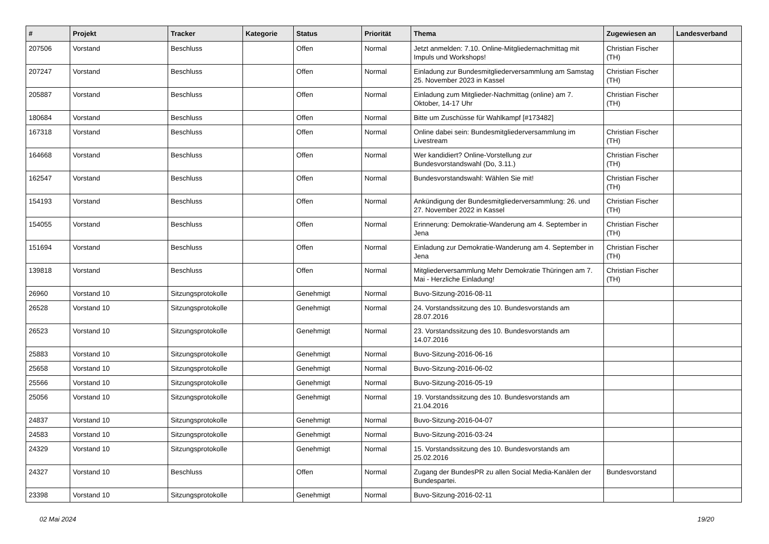| # | Projekt | Tracker | Kategorie | Status | Priorität | Thema | Zugewiesen an | Landesverband |
| --- | --- | --- | --- | --- | --- | --- | --- | --- |
| 207506 | Vorstand | Beschluss | | Offen | Normal | Jetzt anmelden: 7.10. Online-Mitgliedernachmittag mit Impuls und Workshops! | Christian Fischer (TH) | |
| 207247 | Vorstand | Beschluss | | Offen | Normal | Einladung zur Bundesmitgliederversammlung am Samstag 25. November 2023 in Kassel | Christian Fischer (TH) | |
| 205887 | Vorstand | Beschluss | | Offen | Normal | Einladung zum Mitglieder-Nachmittag (online) am 7. Oktober, 14-17 Uhr | Christian Fischer (TH) | |
| 180684 | Vorstand | Beschluss | | Offen | Normal | Bitte um Zuschüsse für Wahlkampf [#173482] | | |
| 167318 | Vorstand | Beschluss | | Offen | Normal | Online dabei sein: Bundesmitgliederversammlung im Livestream | Christian Fischer (TH) | |
| 164668 | Vorstand | Beschluss | | Offen | Normal | Wer kandidiert? Online-Vorstellung zur Bundesvorstandswahl (Do, 3.11.) | Christian Fischer (TH) | |
| 162547 | Vorstand | Beschluss | | Offen | Normal | Bundesvorstandswahl: Wählen Sie mit! | Christian Fischer (TH) | |
| 154193 | Vorstand | Beschluss | | Offen | Normal | Ankündigung der Bundesmitgliederversammlung: 26. und 27. November 2022 in Kassel | Christian Fischer (TH) | |
| 154055 | Vorstand | Beschluss | | Offen | Normal | Erinnerung: Demokratie-Wanderung am 4. September in Jena | Christian Fischer (TH) | |
| 151694 | Vorstand | Beschluss | | Offen | Normal | Einladung zur Demokratie-Wanderung am 4. September in Jena | Christian Fischer (TH) | |
| 139818 | Vorstand | Beschluss | | Offen | Normal | Mitgliederversammlung Mehr Demokratie Thüringen am 7. Mai - Herzliche Einladung! | Christian Fischer (TH) | |
| 26960 | Vorstand 10 | Sitzungsprotokolle | | Genehmigt | Normal | Buvo-Sitzung-2016-08-11 | | |
| 26528 | Vorstand 10 | Sitzungsprotokolle | | Genehmigt | Normal | 24. Vorstandssitzung des 10. Bundesvorstands am 28.07.2016 | | |
| 26523 | Vorstand 10 | Sitzungsprotokolle | | Genehmigt | Normal | 23. Vorstandssitzung des 10. Bundesvorstands am 14.07.2016 | | |
| 25883 | Vorstand 10 | Sitzungsprotokolle | | Genehmigt | Normal | Buvo-Sitzung-2016-06-16 | | |
| 25658 | Vorstand 10 | Sitzungsprotokolle | | Genehmigt | Normal | Buvo-Sitzung-2016-06-02 | | |
| 25566 | Vorstand 10 | Sitzungsprotokolle | | Genehmigt | Normal | Buvo-Sitzung-2016-05-19 | | |
| 25056 | Vorstand 10 | Sitzungsprotokolle | | Genehmigt | Normal | 19. Vorstandssitzung des 10. Bundesvorstands am 21.04.2016 | | |
| 24837 | Vorstand 10 | Sitzungsprotokolle | | Genehmigt | Normal | Buvo-Sitzung-2016-04-07 | | |
| 24583 | Vorstand 10 | Sitzungsprotokolle | | Genehmigt | Normal | Buvo-Sitzung-2016-03-24 | | |
| 24329 | Vorstand 10 | Sitzungsprotokolle | | Genehmigt | Normal | 15. Vorstandssitzung des 10. Bundesvorstands am 25.02.2016 | | |
| 24327 | Vorstand 10 | Beschluss | | Offen | Normal | Zugang der BundesPR zu allen Social Media-Kanälen der Bundespartei. | Bundesvorstand | |
| 23398 | Vorstand 10 | Sitzungsprotokolle | | Genehmigt | Normal | Buvo-Sitzung-2016-02-11 | | |
02 Mai 2024 19/20